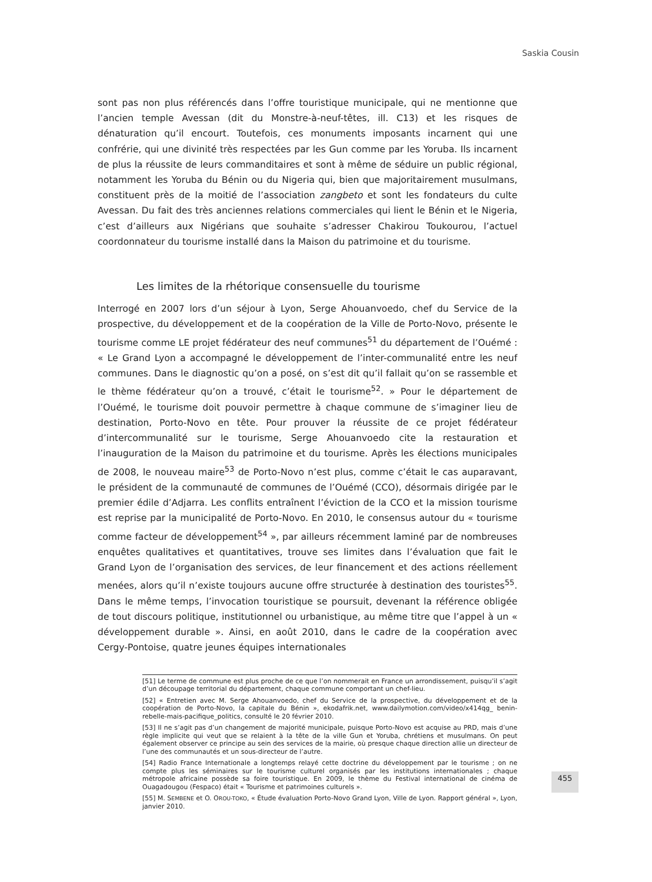Saskia Cousin
sont pas non plus référencés dans l’offre touristique municipale, qui ne mentionne que l’ancien temple Avessan (dit du Monstre-à-neuf-têtes, ill. C13) et les risques de dénaturation qu’il encourt. Toutefois, ces monuments imposants incarnent qui une confrérie, qui une divinité très respectées par les Gun comme par les Yoruba. Ils incarnent de plus la réussite de leurs commanditaires et sont à même de séduire un public régional, notamment les Yoruba du Bénin ou du Nigeria qui, bien que majoritairement musulmans, constituent près de la moitié de l’association zangbeto et sont les fondateurs du culte Avessan. Du fait des très anciennes relations commerciales qui lient le Bénin et le Nigeria, c’est d’ailleurs aux Nigérians que souhaite s’adresser Chakirou Toukourou, l’actuel coordonnateur du tourisme installé dans la Maison du patrimoine et du tourisme.
Les limites de la rhétorique consensuelle du tourisme
Interrogé en 2007 lors d’un séjour à Lyon, Serge Ahouanvoedo, chef du Service de la prospective, du développement et de la coopération de la Ville de Porto-Novo, présente le tourisme comme LE projet fédérateur des neuf communes<sup>51</sup> du département de l’Ouémé : « Le Grand Lyon a accompagné le développement de l’inter-communalité entre les neuf communes. Dans le diagnostic qu’on a posé, on s’est dit qu’il fallait qu’on se rassemble et le thème fédérateur qu’on a trouvé, c’était le tourisme<sup>52</sup>. » Pour le département de l’Ouémé, le tourisme doit pouvoir permettre à chaque commune de s’imaginer lieu de destination, Porto-Novo en tête. Pour prouver la réussite de ce projet fédérateur d’intercommunalité sur le tourisme, Serge Ahouanvoedo cite la restauration et l’inauguration de la Maison du patrimoine et du tourisme. Après les élections municipales de 2008, le nouveau maire<sup>53</sup> de Porto-Novo n’est plus, comme c’était le cas auparavant, le président de la communauté de communes de l’Ouémé (CCO), désormais dirigée par le premier édile d’Adjarra. Les conflits entraînent l’éviction de la CCO et la mission tourisme est reprise par la municipalité de Porto-Novo. En 2010, le consensus autour du « tourisme comme facteur de développement<sup>54</sup> », par ailleurs récemment laminé par de nombreuses enquêtes qualitatives et quantitatives, trouve ses limites dans l’évaluation que fait le Grand Lyon de l’organisation des services, de leur financement et des actions réellement menées, alors qu’il n’existe toujours aucune offre structurée à destination des touristes<sup>55</sup>. Dans le même temps, l’invocation touristique se poursuit, devenant la référence obligée de tout discours politique, institutionnel ou urbanistique, au même titre que l’appel à un « développement durable ». Ainsi, en août 2010, dans le cadre de la coopération avec Cergy-Pontoise, quatre jeunes équipes internationales
[51] Le terme de commune est plus proche de ce que l’on nommerait en France un arrondissement, puisqu’il s’agit d’un découpage territorial du département, chaque commune comportant un chef-lieu.
[52] « Entretien avec M. Serge Ahouanvoedo, chef du Service de la prospective, du développement et de la coopération de Porto-Novo, la capitale du Bénin », ekodafrik.net, www.dailymotion.com/video/x414qg_ benin-rebelle-mais-pacifique_politics, consulté le 20 février 2010.
[53] Il ne s’agit pas d’un changement de majorité municipale, puisque Porto-Novo est acquise au PRD, mais d’une règle implicite qui veut que se relaient à la tête de la ville Gun et Yoruba, chrétiens et musulmans. On peut également observer ce principe au sein des services de la mairie, où presque chaque direction allie un directeur de l’une des communautés et un sous-directeur de l’autre.
[54] Radio France Internationale a longtemps relayé cette doctrine du développement par le tourisme ; on ne compte plus les séminaires sur le tourisme culturel organisés par les institutions internationales ; chaque métropole africaine possède sa foire touristique. En 2009, le thème du Festival international de cinéma de Ouagadougou (Fespaco) était « Tourisme et patrimoines culturels ».
[55] M. SEMBENE et O. OROU-TOKO, « Étude évaluation Porto-Novo Grand Lyon, Ville de Lyon. Rapport général », Lyon, janvier 2010.
455